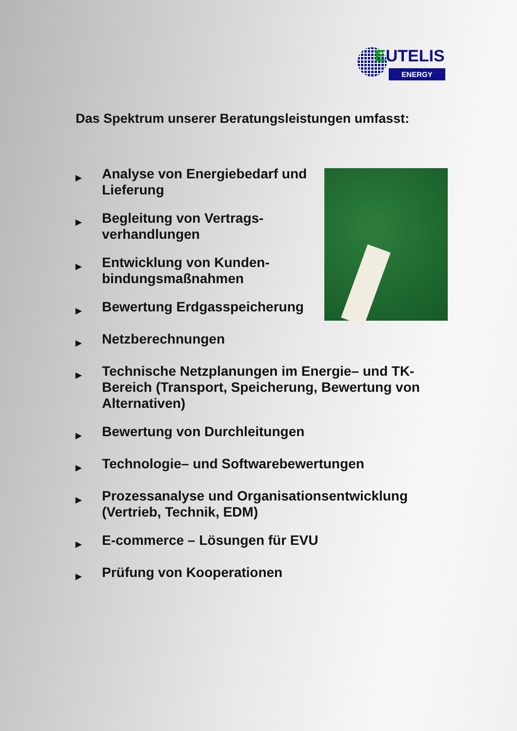EUTELIS
ENERGY
Das Spektrum unserer Beratungsleistungen umfasst:
▶ Analyse von Energiebedarf und Lieferung
▶ Begleitung von Vertrags-
verhandlungen
▶ Entwicklung von Kunden-
bindungsmaßnahmen
▶ Bewertung Erdgasspeicherung
▶ Netzberechnungen
▶ Technische Netzplanungen im Energie– und TK-Bereich (Transport, Speicherung, Bewertung von Alternativen)
▶ Bewertung von Durchleitungen
▶ Technologie– und Softwarebewertungen
▶ Prozessanalyse und Organisationsentwicklung (Vertrieb, Technik, EDM)
▶ E-commerce – Lösungen für EVU
▶ Prüfung von Kooperationen